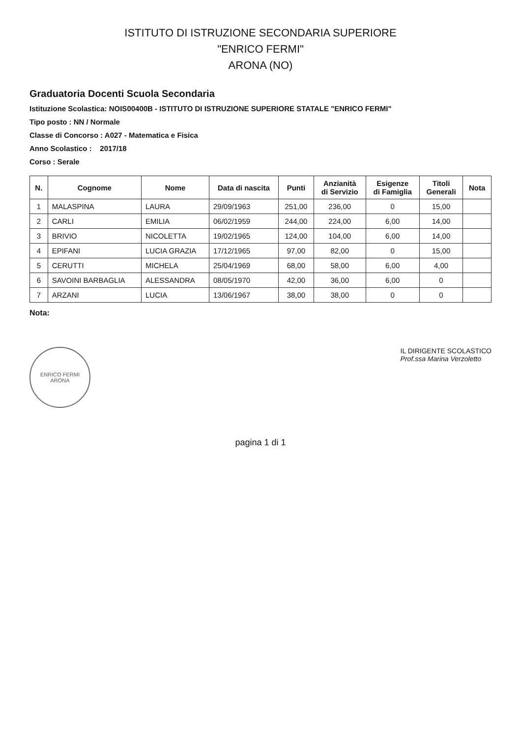ISTITUTO DI ISTRUZIONE SECONDARIA SUPERIORE
"ENRICO FERMI"
ARONA (NO)
Graduatoria Docenti Scuola Secondaria
Istituzione Scolastica: NOIS00400B - ISTITUTO DI ISTRUZIONE SUPERIORE STATALE "ENRICO FERMI"
Tipo posto : NN / Normale
Classe di Concorso : A027 - Matematica e Fisica
Anno Scolastico : 2017/18
Corso : Serale
| N. | Cognome | Nome | Data di nascita | Punti | Anzianità di Servizio | Esigenze di Famiglia | Titoli Generali | Nota |
| --- | --- | --- | --- | --- | --- | --- | --- | --- |
| 1 | MALASPINA | LAURA | 29/09/1963 | 251,00 | 236,00 | 0 | 15,00 | |
| 2 | CARLI | EMILIA | 06/02/1959 | 244,00 | 224,00 | 6,00 | 14,00 | |
| 3 | BRIVIO | NICOLETTA | 19/02/1965 | 124,00 | 104,00 | 6,00 | 14,00 | |
| 4 | EPIFANI | LUCIA GRAZIA | 17/12/1965 | 97,00 | 82,00 | 0 | 15,00 | |
| 5 | CERUTTI | MICHELA | 25/04/1969 | 68,00 | 58,00 | 6,00 | 4,00 | |
| 6 | SAVOINI BARBAGLIA | ALESSANDRA | 08/05/1970 | 42,00 | 36,00 | 6,00 | 0 | |
| 7 | ARZANI | LUCIA | 13/06/1967 | 38,00 | 38,00 | 0 | 0 | |
Nota:
ENRICO FERMI
ARONA
IL DIRIGENTE SCOLASTICO
Prof.ssa Marina Verzoletto
pagina 1 di 1